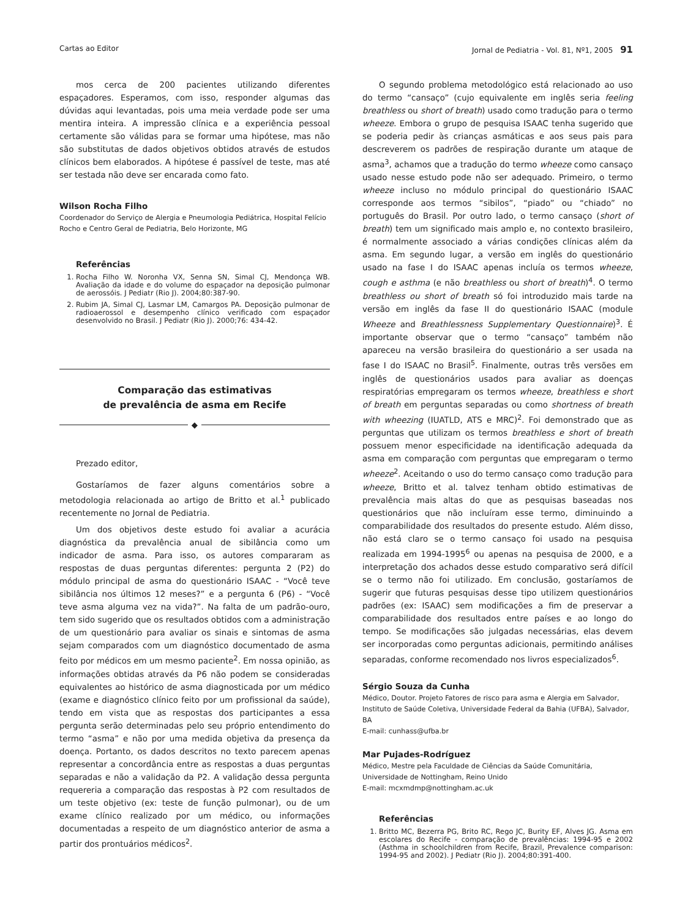Cartas ao Editor Jornal de Pediatria - Vol. 81, Nº1, 2005 91
mos cerca de 200 pacientes utilizando diferentes espaçadores. Esperamos, com isso, responder algumas das dúvidas aqui levantadas, pois uma meia verdade pode ser uma mentira inteira. A impressão clínica e a experiência pessoal certamente são válidas para se formar uma hipótese, mas não são substitutas de dados objetivos obtidos através de estudos clínicos bem elaborados. A hipótese é passível de teste, mas até ser testada não deve ser encarada como fato.
Wilson Rocha Filho
Coordenador do Serviço de Alergia e Pneumologia Pediátrica, Hospital Felício Rocho e Centro Geral de Pediatria, Belo Horizonte, MG
Referências
1. Rocha Filho W. Noronha VX, Senna SN, Simal CJ, Mendonça WB. Avaliação da idade e do volume do espaçador na deposição pulmonar de aerossóis. J Pediatr (Rio J). 2004;80:387-90.
2. Rubim JA, Simal CJ, Lasmar LM, Camargos PA. Deposição pulmonar de radioaerossol e desempenho clínico verificado com espaçador desenvolvido no Brasil. J Pediatr (Rio J). 2000;76: 434-42.
Comparação das estimativas
de prevalência de asma em Recife
◆
Prezado editor,
Gostaríamos de fazer alguns comentários sobre a metodologia relacionada ao artigo de Britto et al.<sup>1</sup> publicado recentemente no Jornal de Pediatria.
Um dos objetivos deste estudo foi avaliar a acurácia diagnóstica da prevalência anual de sibilância como um indicador de asma. Para isso, os autores compararam as respostas de duas perguntas diferentes: pergunta 2 (P2) do módulo principal de asma do questionário ISAAC - “Você teve sibilância nos últimos 12 meses?” e a pergunta 6 (P6) - “Você teve asma alguma vez na vida?”. Na falta de um padrão-ouro, tem sido sugerido que os resultados obtidos com a administração de um questionário para avaliar os sinais e sintomas de asma sejam comparados com um diagnóstico documentado de asma feito por médicos em um mesmo paciente<sup>2</sup>. Em nossa opinião, as informações obtidas através da P6 não podem se consideradas equivalentes ao histórico de asma diagnosticada por um médico (exame e diagnóstico clínico feito por um profissional da saúde), tendo em vista que as respostas dos participantes a essa pergunta serão determinadas pelo seu próprio entendimento do termo “asma” e não por uma medida objetiva da presença da doença. Portanto, os dados descritos no texto parecem apenas representar a concordância entre as respostas a duas perguntas separadas e não a validação da P2. A validação dessa pergunta requereria a comparação das respostas à P2 com resultados de um teste objetivo (ex: teste de função pulmonar), ou de um exame clínico realizado por um médico, ou informações documentadas a respeito de um diagnóstico anterior de asma a partir dos prontuários médicos<sup>2</sup>.
O segundo problema metodológico está relacionado ao uso do termo “cansaço” (cujo equivalente em inglês seria feeling breathless ou short of breath) usado como tradução para o termo wheeze. Embora o grupo de pesquisa ISAAC tenha sugerido que se poderia pedir às crianças asmáticas e aos seus pais para descreverem os padrões de respiração durante um ataque de asma<sup>3</sup>, achamos que a tradução do termo wheeze como cansaço usado nesse estudo pode não ser adequado. Primeiro, o termo wheeze incluso no módulo principal do questionário ISAAC corresponde aos termos “sibilos”, “piado” ou “chiado” no português do Brasil. Por outro lado, o termo cansaço (short of breath) tem um significado mais amplo e, no contexto brasileiro, é normalmente associado a várias condições clínicas além da asma. Em segundo lugar, a versão em inglês do questionário usado na fase I do ISAAC apenas incluía os termos wheeze, cough e asthma (e não breathless ou short of breath)<sup>4</sup>. O termo breathless ou short of breath só foi introduzido mais tarde na versão em inglês da fase II do questionário ISAAC (module Wheeze and Breathlessness Supplementary Questionnaire)<sup>3</sup>. É importante observar que o termo “cansaço” também não apareceu na versão brasileira do questionário a ser usada na fase I do ISAAC no Brasil<sup>5</sup>. Finalmente, outras três versões em inglês de questionários usados para avaliar as doenças respiratórias empregaram os termos wheeze, breathless e short of breath em perguntas separadas ou como shortness of breath with wheezing (IUATLD, ATS e MRC)<sup>2</sup>. Foi demonstrado que as perguntas que utilizam os termos breathless e short of breath possuem menor especificidade na identificação adequada da asma em comparação com perguntas que empregaram o termo wheeze<sup>2</sup>. Aceitando o uso do termo cansaço como tradução para wheeze, Britto et al. talvez tenham obtido estimativas de prevalência mais altas do que as pesquisas baseadas nos questionários que não incluíram esse termo, diminuindo a comparabilidade dos resultados do presente estudo. Além disso, não está claro se o termo cansaço foi usado na pesquisa realizada em 1994-1995<sup>6</sup> ou apenas na pesquisa de 2000, e a interpretação dos achados desse estudo comparativo será difícil se o termo não foi utilizado. Em conclusão, gostaríamos de sugerir que futuras pesquisas desse tipo utilizem questionários padrões (ex: ISAAC) sem modificações a fim de preservar a comparabilidade dos resultados entre países e ao longo do tempo. Se modificações são julgadas necessárias, elas devem ser incorporadas como perguntas adicionais, permitindo análises separadas, conforme recomendado nos livros especializados<sup>6</sup>.
Sérgio Souza da Cunha
Médico, Doutor. Projeto Fatores de risco para asma e Alergia em Salvador, Instituto de Saúde Coletiva, Universidade Federal da Bahia (UFBA), Salvador, BA
E-mail: cunhass@ufba.br
Mar Pujades-Rodríguez
Médico, Mestre pela Faculdade de Ciências da Saúde Comunitária, Universidade de Nottingham, Reino Unido
E-mail: mcxmdmp@nottingham.ac.uk
Referências
1. Britto MC, Bezerra PG, Brito RC, Rego JC, Burity EF, Alves JG. Asma em escolares do Recife - comparação de prevalências: 1994-95 e 2002 (Asthma in schoolchildren from Recife, Brazil, Prevalence comparison: 1994-95 and 2002). J Pediatr (Rio J). 2004;80:391-400.